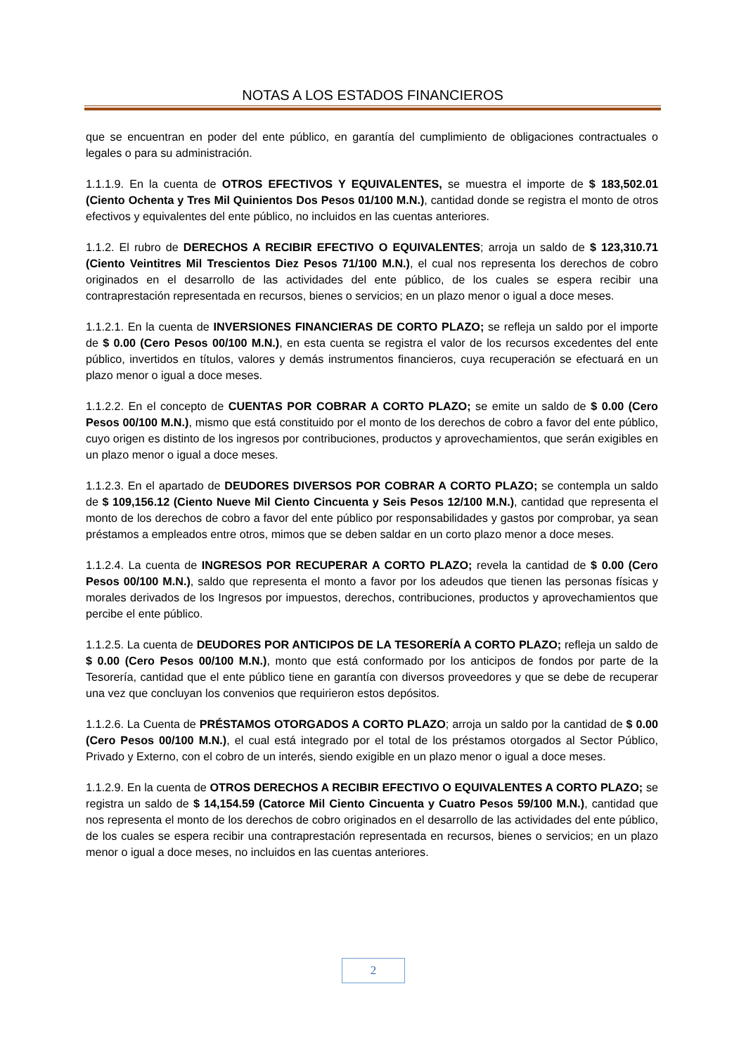NOTAS A LOS ESTADOS FINANCIEROS
que se encuentran en poder del ente público, en garantía del cumplimiento de obligaciones contractuales o legales o para su administración.
1.1.1.9. En la cuenta de OTROS EFECTIVOS Y EQUIVALENTES, se muestra el importe de $ 183,502.01 (Ciento Ochenta y Tres Mil Quinientos Dos Pesos 01/100 M.N.), cantidad donde se registra el monto de otros efectivos y equivalentes del ente público, no incluidos en las cuentas anteriores.
1.1.2. El rubro de DERECHOS A RECIBIR EFECTIVO O EQUIVALENTES; arroja un saldo de $ 123,310.71 (Ciento Veintitres Mil Trescientos Diez Pesos 71/100 M.N.), el cual nos representa los derechos de cobro originados en el desarrollo de las actividades del ente público, de los cuales se espera recibir una contraprestación representada en recursos, bienes o servicios; en un plazo menor o igual a doce meses.
1.1.2.1. En la cuenta de INVERSIONES FINANCIERAS DE CORTO PLAZO; se refleja un saldo por el importe de $ 0.00 (Cero Pesos 00/100 M.N.), en esta cuenta se registra el valor de los recursos excedentes del ente público, invertidos en títulos, valores y demás instrumentos financieros, cuya recuperación se efectuará en un plazo menor o igual a doce meses.
1.1.2.2. En el concepto de CUENTAS POR COBRAR A CORTO PLAZO; se emite un saldo de $ 0.00 (Cero Pesos 00/100 M.N.), mismo que está constituido por el monto de los derechos de cobro a favor del ente público, cuyo origen es distinto de los ingresos por contribuciones, productos y aprovechamientos, que serán exigibles en un plazo menor o igual a doce meses.
1.1.2.3. En el apartado de DEUDORES DIVERSOS POR COBRAR A CORTO PLAZO; se contempla un saldo de $ 109,156.12 (Ciento Nueve Mil Ciento Cincuenta y Seis Pesos 12/100 M.N.), cantidad que representa el monto de los derechos de cobro a favor del ente público por responsabilidades y gastos por comprobar, ya sean préstamos a empleados entre otros, mimos que se deben saldar en un corto plazo menor a doce meses.
1.1.2.4. La cuenta de INGRESOS POR RECUPERAR A CORTO PLAZO; revela la cantidad de $ 0.00 (Cero Pesos 00/100 M.N.), saldo que representa el monto a favor por los adeudos que tienen las personas físicas y morales derivados de los Ingresos por impuestos, derechos, contribuciones, productos y aprovechamientos que percibe el ente público.
1.1.2.5. La cuenta de DEUDORES POR ANTICIPOS DE LA TESORERÍA A CORTO PLAZO; refleja un saldo de $ 0.00 (Cero Pesos 00/100 M.N.), monto que está conformado por los anticipos de fondos por parte de la Tesorería, cantidad que el ente público tiene en garantía con diversos proveedores y que se debe de recuperar una vez que concluyan los convenios que requirieron estos depósitos.
1.1.2.6. La Cuenta de PRÉSTAMOS OTORGADOS A CORTO PLAZO; arroja un saldo por la cantidad de $ 0.00 (Cero Pesos 00/100 M.N.), el cual está integrado por el total de los préstamos otorgados al Sector Público, Privado y Externo, con el cobro de un interés, siendo exigible en un plazo menor o igual a doce meses.
1.1.2.9. En la cuenta de OTROS DERECHOS A RECIBIR EFECTIVO O EQUIVALENTES A CORTO PLAZO; se registra un saldo de $ 14,154.59 (Catorce Mil Ciento Cincuenta y Cuatro Pesos 59/100 M.N.), cantidad que nos representa el monto de los derechos de cobro originados en el desarrollo de las actividades del ente público, de los cuales se espera recibir una contraprestación representada en recursos, bienes o servicios; en un plazo menor o igual a doce meses, no incluidos en las cuentas anteriores.
2